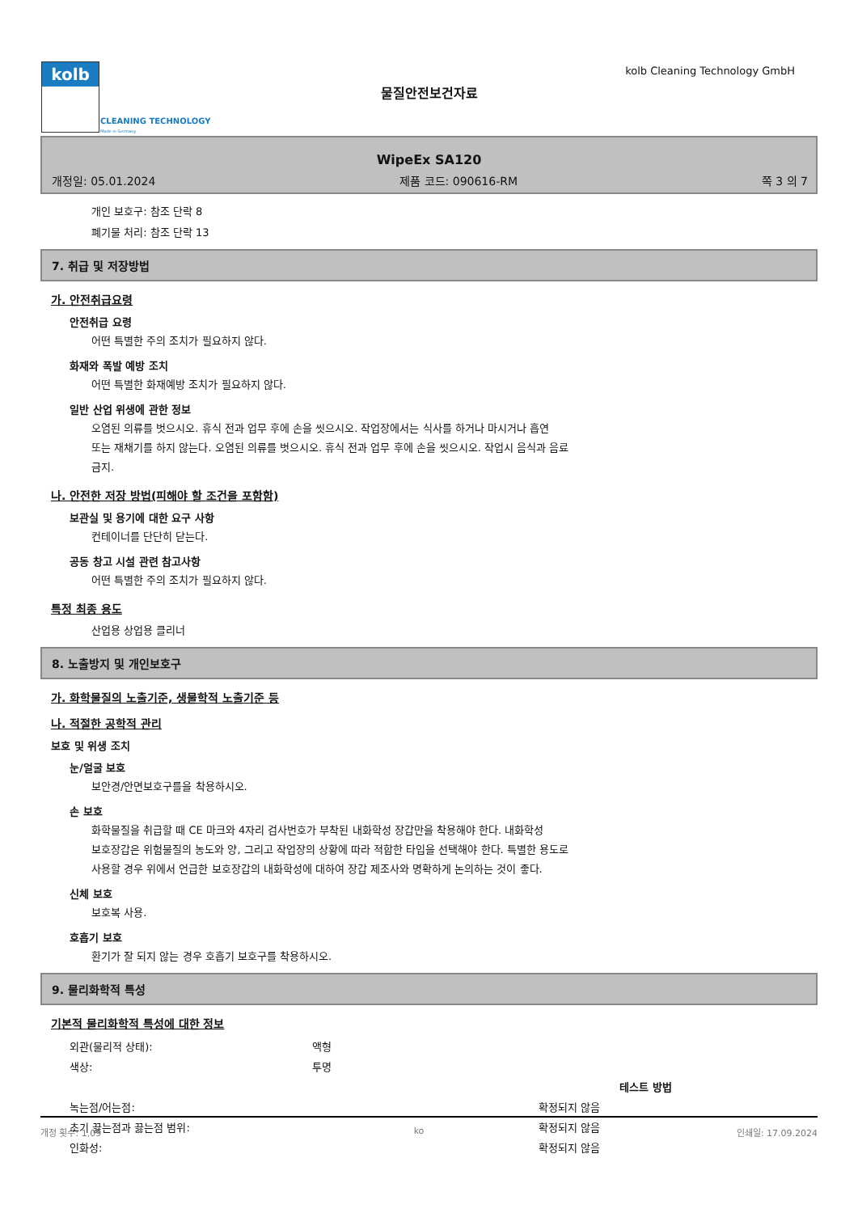kolb
CLEANING TECHNOLOGY
Made in Germany
kolb Cleaning Technology GmbH
물질안전보건자료
WipeEx SA120
개정일: 05.01.2024 제품 코드: 090616-RM 쪽 3 의 7
개인 보호구: 참조 단락 8
폐기물 처리: 참조 단락 13
7. 취급 및 저장방법
가. 안전취급요령
안전취급 요령
어떤 특별한 주의 조치가 필요하지 않다.
화재와 폭발 예방 조치
어떤 특별한 화재예방 조치가 필요하지 않다.
일반 산업 위생에 관한 정보
오염된 의류를 벗으시오. 휴식 전과 업무 후에 손을 씻으시오. 작업장에서는 식사를 하거나 마시거나 흡연
또는 재채기를 하지 않는다. 오염된 의류를 벗으시오. 휴식 전과 업무 후에 손을 씻으시오. 작업시 음식과 음료
금지.
나. 안전한 저장 방법(피해야 할 조건을 포함함)
보관실 및 용기에 대한 요구 사항
컨테이너를 단단히 닫는다.
공동 창고 시설 관련 참고사항
어떤 특별한 주의 조치가 필요하지 않다.
특정 최종 용도
산업용 상업용 클리너
8. 노출방지 및 개인보호구
가. 화학물질의 노출기준, 생물학적 노출기준 등
나. 적절한 공학적 관리
보호 및 위생 조치
눈/얼굴 보호
보안경/안면보호구를을 착용하시오.
손 보호
화학물질을 취급할 때 CE 마크와 4자리 검사번호가 부착된 내화학성 장갑만을 착용해야 한다. 내화학성
보호장갑은 위험물질의 농도와 양, 그리고 작업장의 상황에 따라 적합한 타입을 선택해야 한다. 특별한 용도로
사용할 경우 위에서 언급한 보호장갑의 내화학성에 대하여 장갑 제조사와 명확하게 논의하는 것이 좋다.
신체 보호
보호복 사용.
호흡기 보호
환기가 잘 되지 않는 경우 호흡기 보호구를 착용하시오.
9. 물리화학적 특성
기본적 물리화학적 특성에 대한 정보
| 외관(물리적 상태): | 액형 | |
| 색상: | 투명 | |
| | | 테스트 방법 |
| 녹는점/어는점: | | 확정되지 않음 |
| 초기 끓는점과 끓는점 범위: | | 확정되지 않음 |
| 인화성: | | 확정되지 않음 |
개정 횟수: 1,09 ko 인쇄일: 17.09.2024